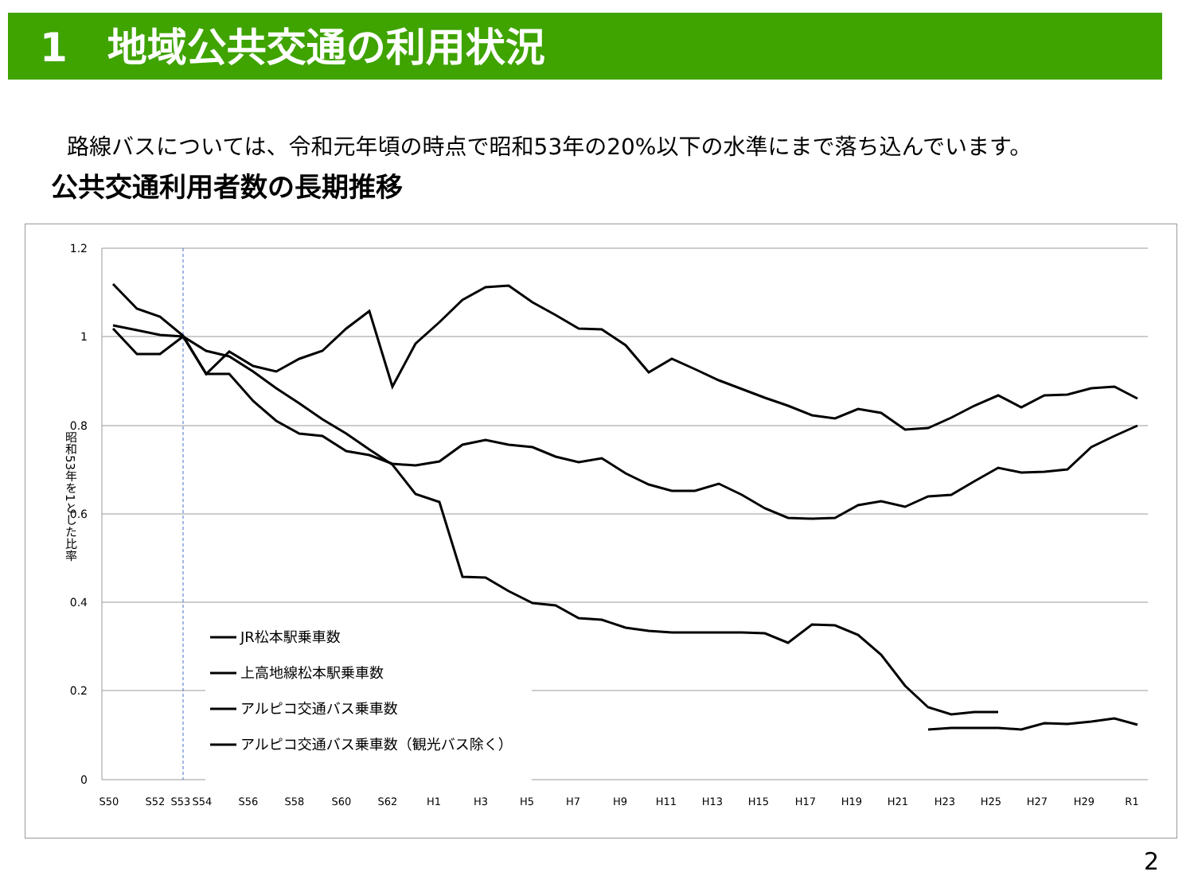1　地域公共交通の利用状況
路線バスについては、令和元年頃の時点で昭和53年の20%以下の水準にまで落ち込んでいます。
公共交通利用者数の長期推移
1.2
1
0.8
0.6
0.4
0.2
0
昭和53年を1とした比率
JR松本駅乗車数
上高地線松本駅乗車数
アルピコ交通バス乗車数
アルピコ交通バス乗車数（観光バス除く）
S50
S52
S53
S54
S56
S58
S60
S62
H1
H3
H5
H7
H9
H11
H13
H15
H17
H19
H21
H23
H25
H27
H29
R1
2